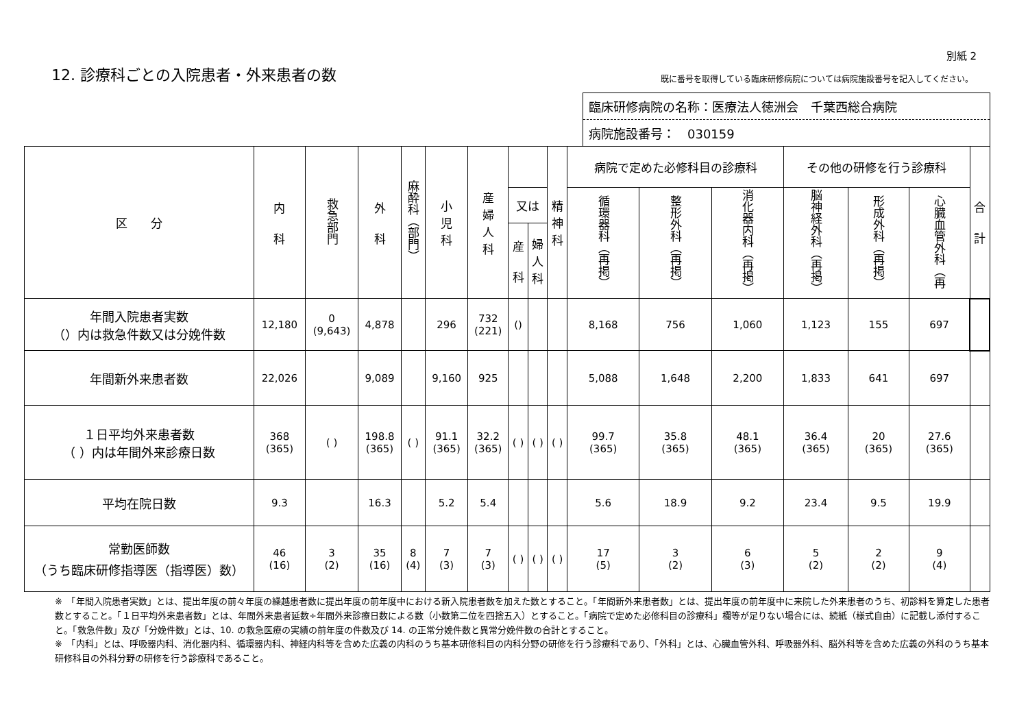別紙 2
12. 診療科ごとの入院患者・外来患者の数
既に番号を取得している臨床研修病院については病院施設番号を記入してください。
臨床研修病院の名称：医療法人徳洲会　千葉西総合病院
病院施設番号：　030159
| 区 分 | 内 科 | 救急部門 | 外 科 | 麻酔科（部門） | 小 児 科 | 産 婦 人 科 | | | 精 神 科 | 病院で定めた必修科目の診療科 | | | その他の研修を行う診療科 | | | 合 計 |
| --- | --- | --- | --- | --- | --- | --- | --- | --- | --- | --- | --- | --- | --- | --- | --- | --- |
| | | | | | | | 又は | | | 循環器科（再掲） | 整形外科（再掲） | 消化器内科（再掲） | 脳神経外科（再掲） | 形成外科（再掲） | 心臓血管外科（再 | |
| | | | | | | | 産 科 | 婦 人 科 | | | | | | | | |
| 年間入院患者実数 （）内は救急件数又は分娩件数 | 12,180 | 0 (9,643) | 4,878 | | 296 | 732 (221) | () | | | 8,168 | 756 | 1,060 | 1,123 | 155 | 697 | |
| 年間新外来患者数 | 22,026 | | 9,089 | | 9,160 | 925 | | | | 5,088 | 1,648 | 2,200 | 1,833 | 641 | 697 | |
| １日平均外来患者数 （ ）内は年間外来診療日数 | 368 (365) | ( ) | 198.8 (365) | ( ) | 91.1 (365) | 32.2 (365) | ( ) | ( ) | ( ) | 99.7 (365) | 35.8 (365) | 48.1 (365) | 36.4 (365) | 20 (365) | 27.6 (365) | |
| 平均在院日数 | 9.3 | | 16.3 | | 5.2 | 5.4 | | | | 5.6 | 18.9 | 9.2 | 23.4 | 9.5 | 19.9 | |
| 常勤医師数 （うち臨床研修指導医（指導医）数） | 46 (16) | 3 (2) | 35 (16) | 8 (4) | 7 (3) | 7 (3) | ( ) | ( ) | ( ) | 17 (5) | 3 (2) | 6 (3) | 5 (2) | 2 (2) | 9 (4) | |
※　「年間入院患者実数」とは、提出年度の前々年度の繰越患者数に提出年度の前年度中における新入院患者数を加えた数とすること。「年間新外来患者数」とは、提出年度の前年度中に来院した外来患者のうち、初診料を算定した患者数とすること。「１日平均外来患者数」とは、年間外来患者延数÷年間外来診療日数による数（小数第二位を四捨五入）とすること。「病院で定めた必修科目の診療科」欄等が足りない場合には、続紙（様式自由）に記載し添付すること。「救急件数」及び「分娩件数」とは、10. の救急医療の実績の前年度の件数及び 14. の正常分娩件数と異常分娩件数の合計とすること。
※　「内科」とは、呼吸器内科、消化器内科、循環器内科、神経内科等を含めた広義の内科のうち基本研修科目の内科分野の研修を行う診療科であり、「外科」とは、心臓血管外科、呼吸器外科、脳外科等を含めた広義の外科のうち基本研修科目の外科分野の研修を行う診療科であること。